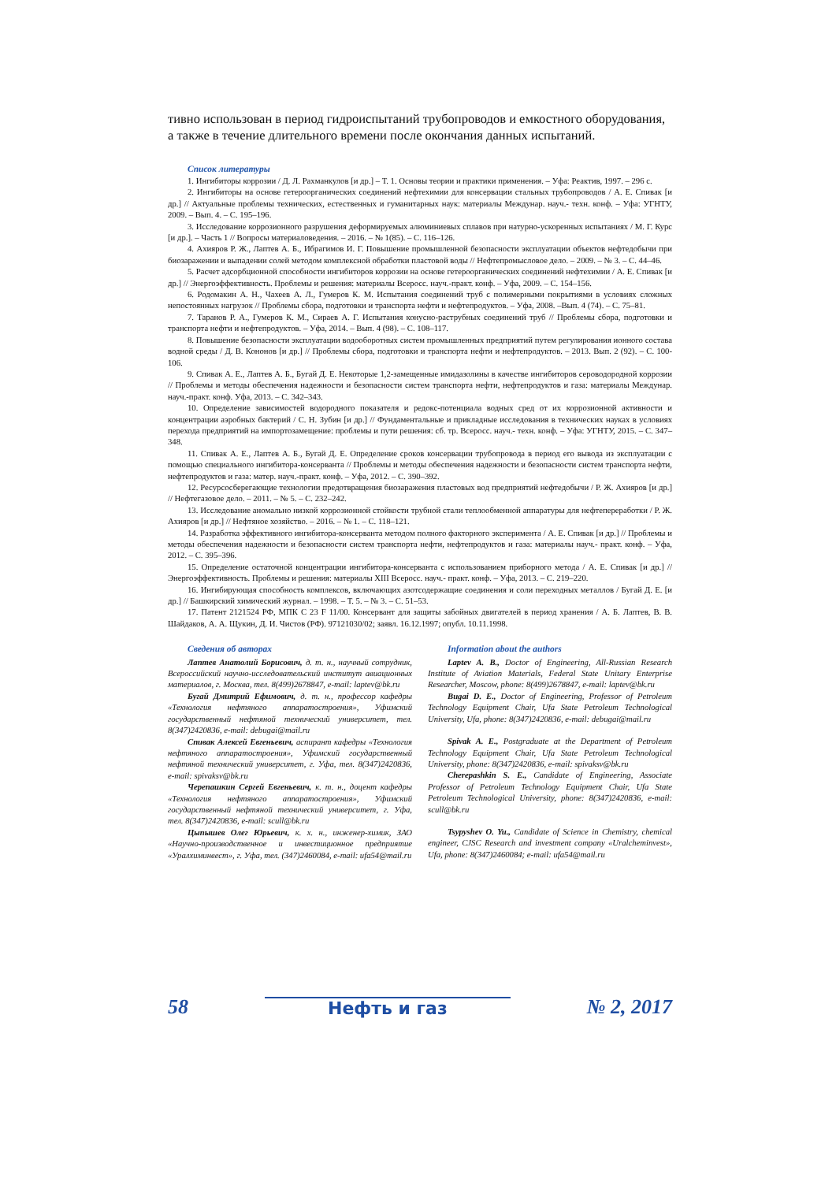тивно использован в период гидроиспытаний трубопроводов и емкостного оборудования, а также в течение длительного времени после окончания данных испытаний.
Список литературы
1. Ингибиторы коррозии / Д. Л. Рахманкулов [и др.] – Т. 1. Основы теории и практики применения. – Уфа: Реактив, 1997. – 296 с.
2. Ингибиторы на основе гетероорганических соединений нефтехимии для консервации стальных трубопроводов / А. Е. Спивак [и др.] // Актуальные проблемы технических, естественных и гуманитарных наук: материалы Междунар. науч.- техн. конф. – Уфа: УГНТУ, 2009. – Вып. 4. – С. 195–196.
3. Исследование коррозионного разрушения деформируемых алюминиевых сплавов при натурно-ускоренных испытаниях / М. Г. Курс [и др.]. – Часть 1 // Вопросы материаловедения. – 2016. – № 1(85). – С. 116–126.
4. Ахияров Р. Ж., Лаптев А. Б., Ибрагимов И. Г. Повышение промышленной безопасности эксплуатации объектов нефтедобычи при биозаражении и выпадении солей методом комплексной обработки пластовой воды // Нефтепромысловое дело. – 2009. – № 3. – С. 44–46.
5. Расчет адсорбционной способности ингибиторов коррозии на основе гетероорганических соединений нефтехимии / А. Е. Спивак [и др.] // Энергоэффективность. Проблемы и решения: материалы Всеросс. науч.-практ. конф. – Уфа, 2009. – С. 154–156.
6. Родомакин А. Н., Чахеев А. Л., Гумеров К. М. Испытания соединений труб с полимерными покрытиями в условиях сложных непостоянных нагрузок // Проблемы сбора, подготовки и транспорта нефти и нефтепродуктов. – Уфа, 2008. –Вып. 4 (74). – С. 75–81.
7. Таранов Р. А., Гумеров К. М., Сираев А. Г. Испытания конусно-раструбных соединений труб // Проблемы сбора, подготовки и транспорта нефти и нефтепродуктов. – Уфа, 2014. – Вып. 4 (98). – С. 108–117.
8. Повышение безопасности эксплуатации водооборотных систем промышленных предприятий путем регулирования ионного состава водной среды / Д. В. Кононов [и др.] // Проблемы сбора, подготовки и транспорта нефти и нефтепродуктов. – 2013. Вып. 2 (92). – С. 100-106.
9. Спивак А. Е., Лаптев А. Б., Бугай Д. Е. Некоторые 1,2-замещенные имидазолины в качестве ингибиторов сероводородной коррозии // Проблемы и методы обеспечения надежности и безопасности систем транспорта нефти, нефтепродуктов и газа: материалы Междунар. науч.-практ. конф. Уфа, 2013. – С. 342–343.
10. Определение зависимостей водородного показателя и редокс-потенциала водных сред от их коррозионной активности и концентрации аэробных бактерий / С. Н. Зубин [и др.] // Фундаментальные и прикладные исследования в технических науках в условиях перехода предприятий на импортозамещение: проблемы и пути решения: сб. тр. Всеросс. науч.- техн. конф. – Уфа: УГНТУ, 2015. – С. 347–348.
11. Спивак А. Е., Лаптев А. Б., Бугай Д. Е. Определение сроков консервации трубопровода в период его вывода из эксплуатации с помощью специального ингибитора-консерванта // Проблемы и методы обеспечения надежности и безопасности систем транспорта нефти, нефтепродуктов и газа: матер. науч.-практ. конф. – Уфа, 2012. – С. 390–392.
12. Ресурсосберегающие технологии предотвращения биозаражения пластовых вод предприятий нефтедобычи / Р. Ж. Ахияров [и др.] // Нефтегазовое дело. – 2011. – № 5. – С. 232–242.
13. Исследование аномально низкой коррозионной стойкости трубной стали теплообменной аппаратуры для нефтепереработки / Р. Ж. Ахияров [и др.] // Нефтяное хозяйство. – 2016. – № 1. – С. 118–121.
14. Разработка эффективного ингибитора-консерванта методом полного факторного эксперимента / А. Е. Спивак [и др.] // Проблемы и методы обеспечения надежности и безопасности систем транспорта нефти, нефтепродуктов и газа: материалы науч.- практ. конф. – Уфа, 2012. – С. 395–396.
15. Определение остаточной концентрации ингибитора-консерванта с использованием приборного метода / А. Е. Спивак [и др.] // Энергоэффективность. Проблемы и решения: материалы XIII Всеросс. науч.- практ. конф. – Уфа, 2013. – С. 219–220.
16. Ингибирующая способность комплексов, включающих азотсодержащие соединения и соли переходных металлов / Бугай Д. Е. [и др.] // Башкирский химический журнал. – 1998. – Т. 5. – № 3. – С. 51–53.
17. Патент 2121524 РФ, МПК С 23 F 11/00. Консервант для защиты забойных двигателей в период хранения / А. Б. Лаптев, В. В. Шайдаков, А. А. Щукин, Д. И. Чистов (РФ). 97121030/02; заявл. 16.12.1997; опубл. 10.11.1998.
Сведения об авторах
Лаптев Анатолий Борисович, д. т. н., научный сотрудник, Всероссийский научно-исследовательский институт авиационных материалов, г. Москва, тел. 8(499)2678847, e-mail: laptev@bk.ru
Бугай Дмитрий Ефимович, д. т. н., профессор кафедры «Технология нефтяного аппаратостроения», Уфимский государственный нефтяной технический университет, тел. 8(347)2420836, e-mail: debugai@mail.ru
Спивак Алексей Евгеньевич, аспирант кафедры «Технология нефтяного аппаратостроения», Уфимский государственный нефтяной технический университет, г. Уфа, тел. 8(347)2420836, e-mail: spivaksv@bk.ru
Черепашкин Сергей Евгеньевич, к. т. н., доцент кафедры «Технология нефтяного аппаратостроения», Уфимский государственный нефтяной технический университет, г. Уфа, тел. 8(347)2420836, e-mail: scull@bk.ru
Цыпышев Олег Юрьевич, к. х. н., инженер-химик, ЗАО «Научно-производственное и инвестиционное предприятие «Уралхиминвест», г. Уфа, тел. (347)2460084, e-mail: ufa54@mail.ru
Information about the authors
Laptev A. B., Doctor of Engineering, All-Russian Research Institute of Aviation Materials, Federal State Unitary Enterprise Researcher, Moscow, phone: 8(499)2678847, e-mail: laptev@bk.ru
Bugai D. E., Doctor of Engineering, Professor of Petroleum Technology Equipment Chair, Ufa State Petroleum Technological University, Ufa, phone: 8(347)2420836, e-mail: debugai@mail.ru
Spivak A. E., Postgraduate at the Department of Petroleum Technology Equipment Chair, Ufa State Petroleum Technological University, phone: 8(347)2420836, e-mail: spivaksv@bk.ru
Cherepashkin S. E., Candidate of Engineering, Associate Professor of Petroleum Technology Equipment Chair, Ufa State Petroleum Technological University, phone: 8(347)2420836, e-mail: scull@bk.ru
Tsypyshev O. Yu., Candidate of Science in Chemistry, chemical engineer, CJSC Research and investment company «Uralcheminvest», Ufa, phone: 8(347)2460084; e-mail: ufa54@mail.ru
58 Нефть и газ № 2, 2017